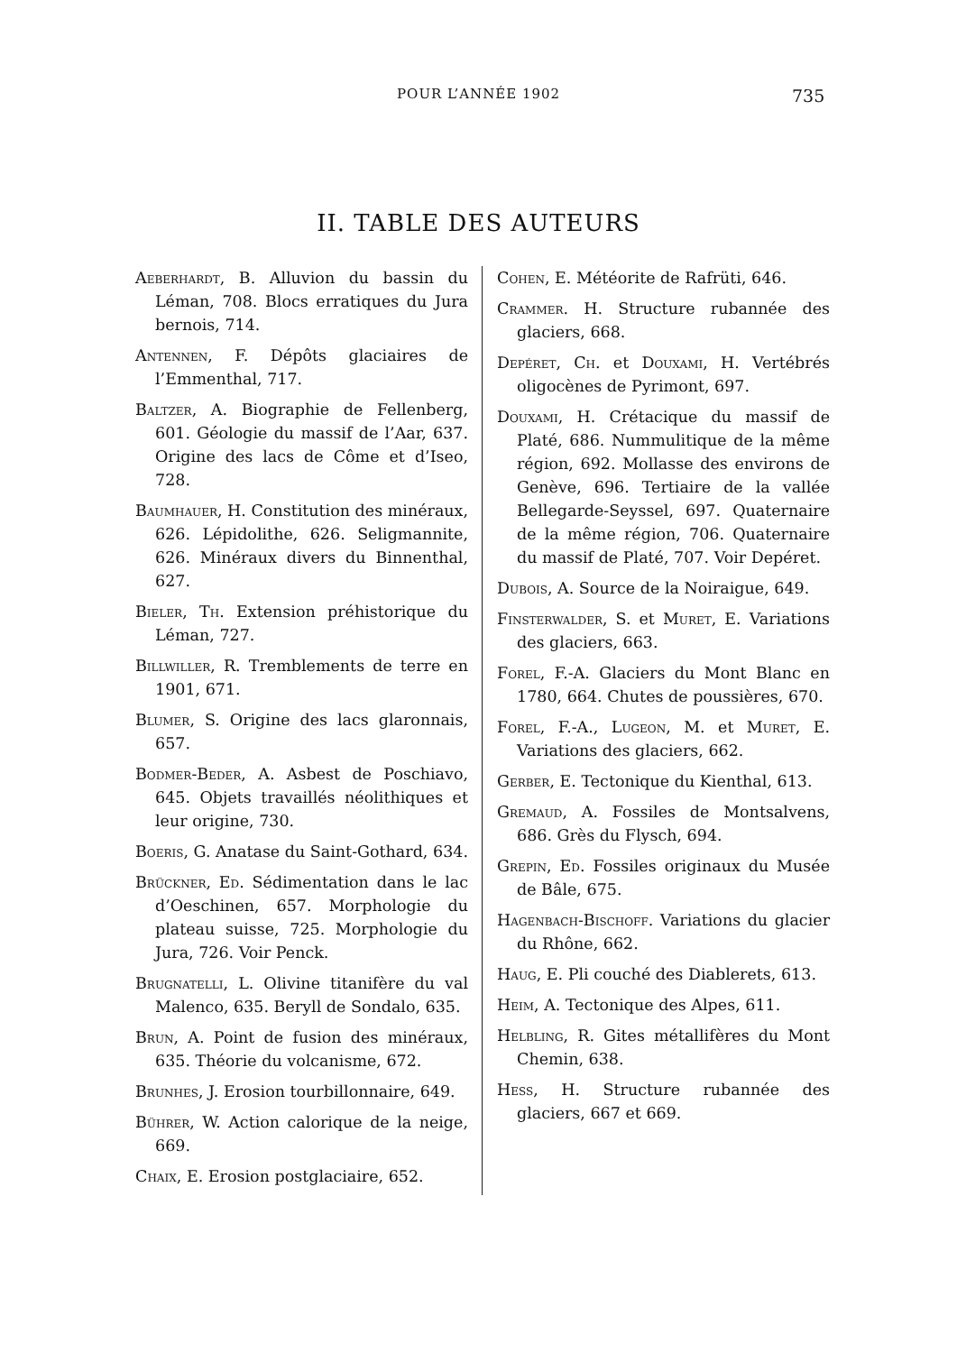POUR L’ANNÉE 1902 735
II. TABLE DES AUTEURS
Aeberhardt, B. Alluvion du bassin du Léman, 708. Blocs erratiques du Jura bernois, 714.
Antennen, F. Dépôts glaciaires de l’Emmenthal, 717.
Baltzer, A. Biographie de Fellenberg, 601. Géologie du massif de l’Aar, 637. Origine des lacs de Côme et d’Iseo, 728.
Baumhauer, H. Constitution des minéraux, 626. Lépidolithe, 626. Seligmannite, 626. Minéraux divers du Binnenthal, 627.
Bieler, Th. Extension préhistorique du Léman, 727.
Billwiller, R. Tremblements de terre en 1901, 671.
Blumer, S. Origine des lacs glaronnais, 657.
Bodmer-Beder, A. Asbest de Poschiavo, 645. Objets travaillés néolithiques et leur origine, 730.
Boeris, G. Anatase du Saint-Gothard, 634.
Brückner, Ed. Sédimentation dans le lac d’Oeschinen, 657. Morphologie du plateau suisse, 725. Morphologie du Jura, 726. Voir Penck.
Brugnatelli, L. Olivine titanifère du val Malenco, 635. Beryll de Sondalo, 635.
Brun, A. Point de fusion des minéraux, 635. Théorie du volcanisme, 672.
Brunhes, J. Erosion tourbillonnaire, 649.
Bührer, W. Action calorique de la neige, 669.
Chaix, E. Erosion postglaciaire, 652.
Cohen, E. Météorite de Rafrüti, 646.
Crammer. H. Structure rubannée des glaciers, 668.
Depéret, Ch. et Douxami, H. Vertébrés oligocènes de Pyrimont, 697.
Douxami, H. Crétacique du massif de Platé, 686. Nummulitique de la même région, 692. Mollasse des environs de Genève, 696. Tertiaire de la vallée Bellegarde-Seyssel, 697. Quaternaire de la même région, 706. Quaternaire du massif de Platé, 707. Voir Depéret.
Dubois, A. Source de la Noiraigue, 649.
Finsterwalder, S. et Muret, E. Variations des glaciers, 663.
Forel, F.-A. Glaciers du Mont Blanc en 1780, 664. Chutes de poussières, 670.
Forel, F.-A., Lugeon, M. et Muret, E. Variations des glaciers, 662.
Gerber, E. Tectonique du Kienthal, 613.
Gremaud, A. Fossiles de Montsalvens, 686. Grès du Flysch, 694.
Grepin, Ed. Fossiles originaux du Musée de Bâle, 675.
Hagenbach-Bischoff. Variations du glacier du Rhône, 662.
Haug, E. Pli couché des Diablerets, 613.
Heim, A. Tectonique des Alpes, 611.
Helbling, R. Gites métallifères du Mont Chemin, 638.
Hess, H. Structure rubannée des glaciers, 667 et 669.